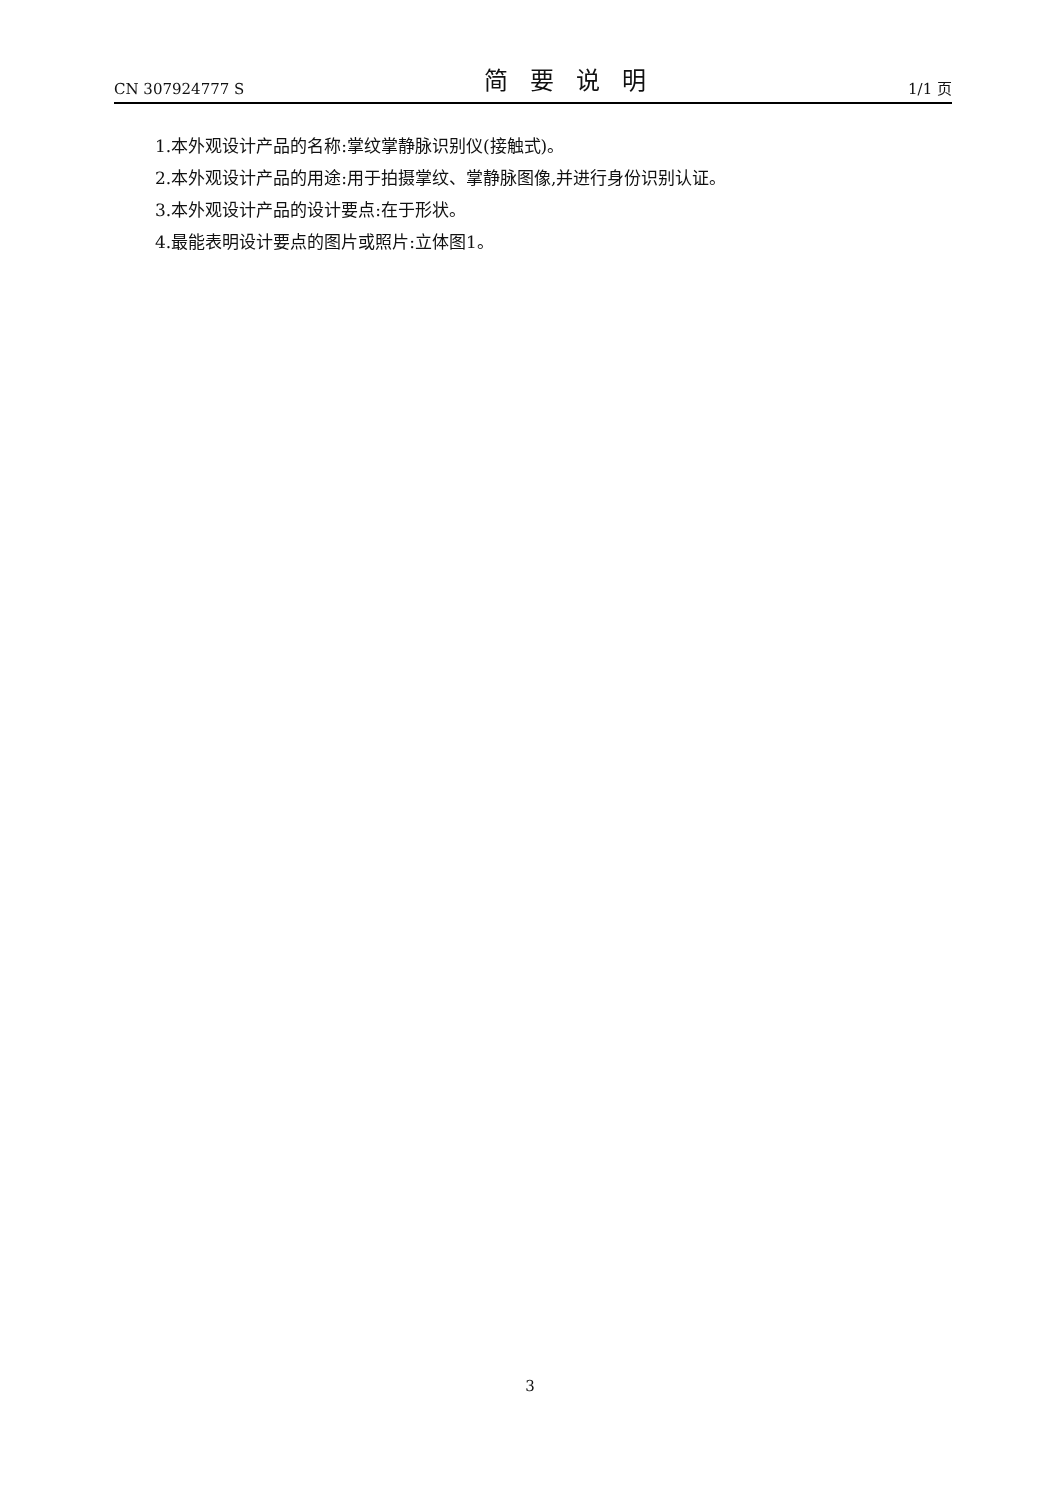CN 307924777 S 简要说明 1/1 页
1.本外观设计产品的名称:掌纹掌静脉识别仪(接触式)。
2.本外观设计产品的用途:用于拍摄掌纹、掌静脉图像,并进行身份识别认证。
3.本外观设计产品的设计要点:在于形状。
4.最能表明设计要点的图片或照片:立体图1。
3